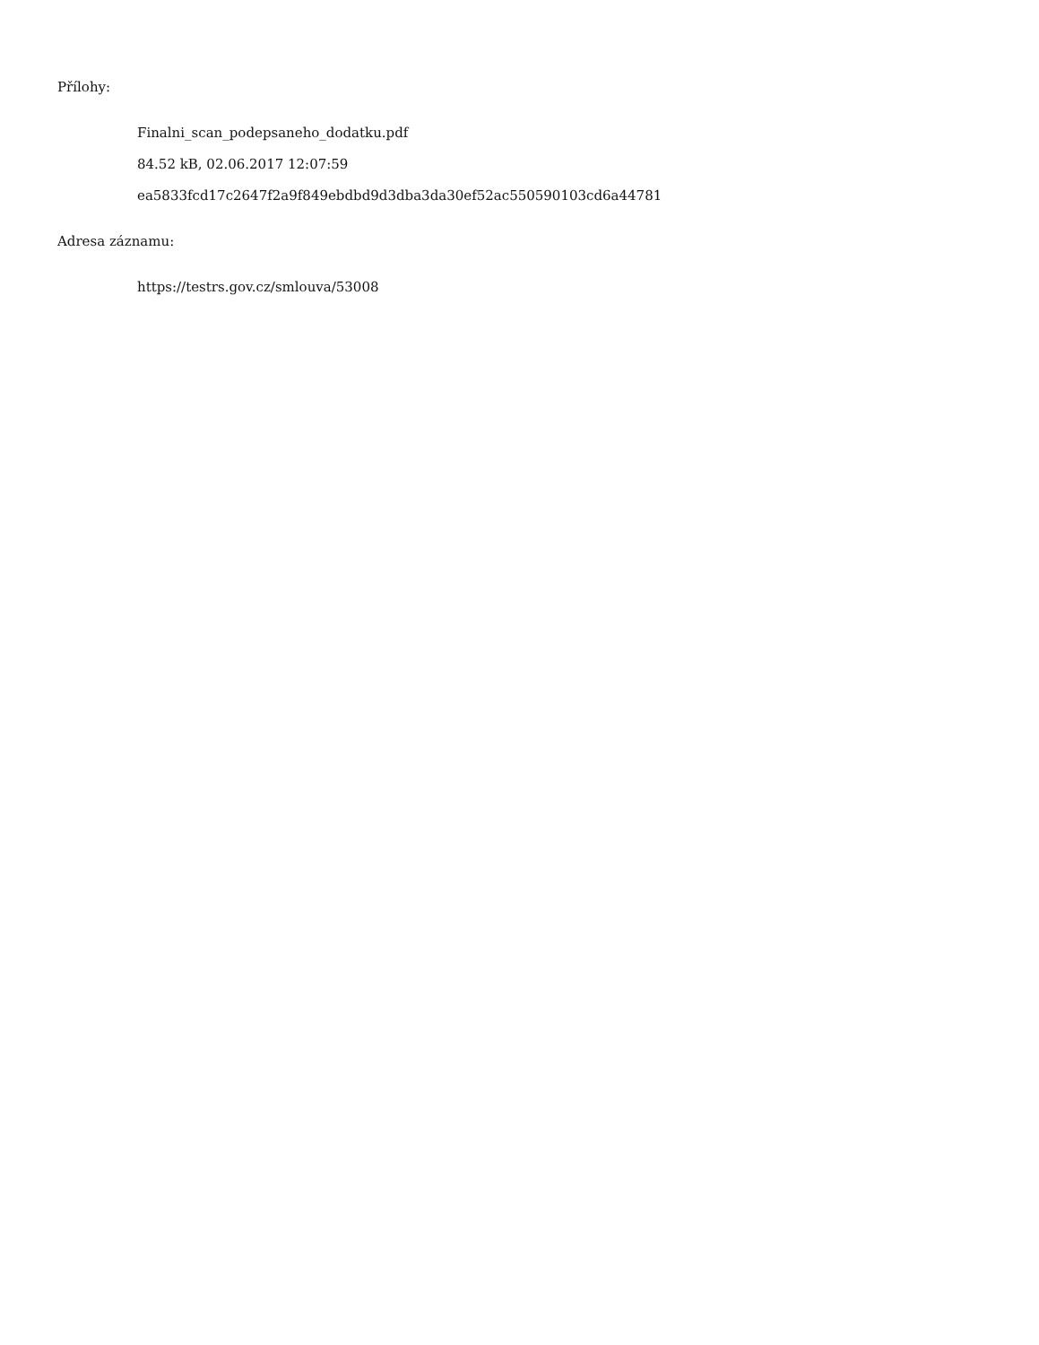Přílohy:
Finalni_scan_podepsaneho_dodatku.pdf
84.52 kB, 02.06.2017 12:07:59
ea5833fcd17c2647f2a9f849ebdbd9d3dba3da30ef52ac550590103cd6a44781
Adresa záznamu:
https://testrs.gov.cz/smlouva/53008